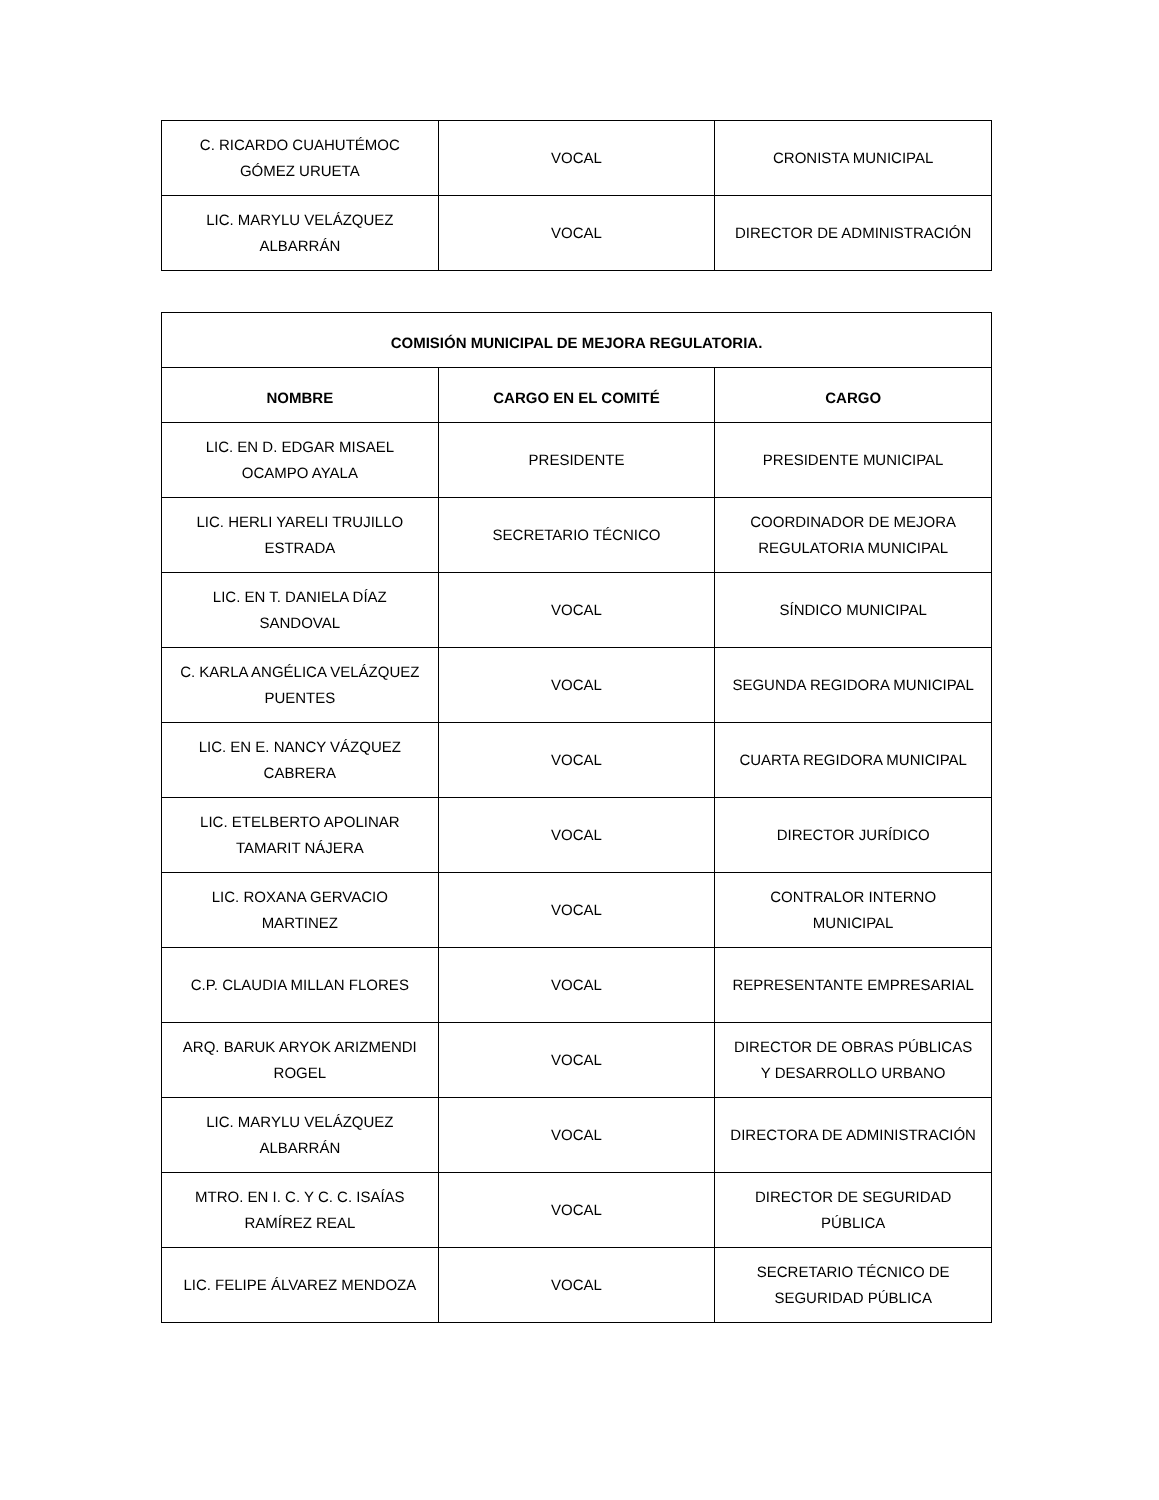| C. RICARDO CUAHUTÉMOC GÓMEZ URUETA | VOCAL | CRONISTA MUNICIPAL |
| LIC. MARYLU VELÁZQUEZ ALBARRÁN | VOCAL | DIRECTOR DE ADMINISTRACIÓN |
| COMISIÓN MUNICIPAL DE MEJORA REGULATORIA. | | |
| --- | --- | --- |
| NOMBRE | CARGO EN EL COMITÉ | CARGO |
| LIC. EN D. EDGAR MISAEL OCAMPO AYALA | PRESIDENTE | PRESIDENTE MUNICIPAL |
| LIC. HERLI YARELI TRUJILLO ESTRADA | SECRETARIO TÉCNICO | COORDINADOR DE MEJORA REGULATORIA MUNICIPAL |
| LIC. EN T. DANIELA DÍAZ SANDOVAL | VOCAL | SÍNDICO MUNICIPAL |
| C. KARLA ANGÉLICA VELÁZQUEZ PUENTES | VOCAL | SEGUNDA REGIDORA MUNICIPAL |
| LIC. EN E. NANCY VÁZQUEZ CABRERA | VOCAL | CUARTA REGIDORA MUNICIPAL |
| LIC. ETELBERTO APOLINAR TAMARIT NÁJERA | VOCAL | DIRECTOR JURÍDICO |
| LIC. ROXANA GERVACIO MARTINEZ | VOCAL | CONTRALOR INTERNO MUNICIPAL |
| C.P. CLAUDIA MILLAN FLORES | VOCAL | REPRESENTANTE EMPRESARIAL |
| ARQ. BARUK ARYOK ARIZMENDI ROGEL | VOCAL | DIRECTOR DE OBRAS PÚBLICAS Y DESARROLLO URBANO |
| LIC. MARYLU VELÁZQUEZ ALBARRÁN | VOCAL | DIRECTORA DE ADMINISTRACIÓN |
| MTRO. EN I. C. Y C. C. ISAÍAS RAMÍREZ REAL | VOCAL | DIRECTOR DE SEGURIDAD PÚBLICA |
| LIC. FELIPE ÁLVAREZ MENDOZA | VOCAL | SECRETARIO TÉCNICO DE SEGURIDAD PÚBLICA |